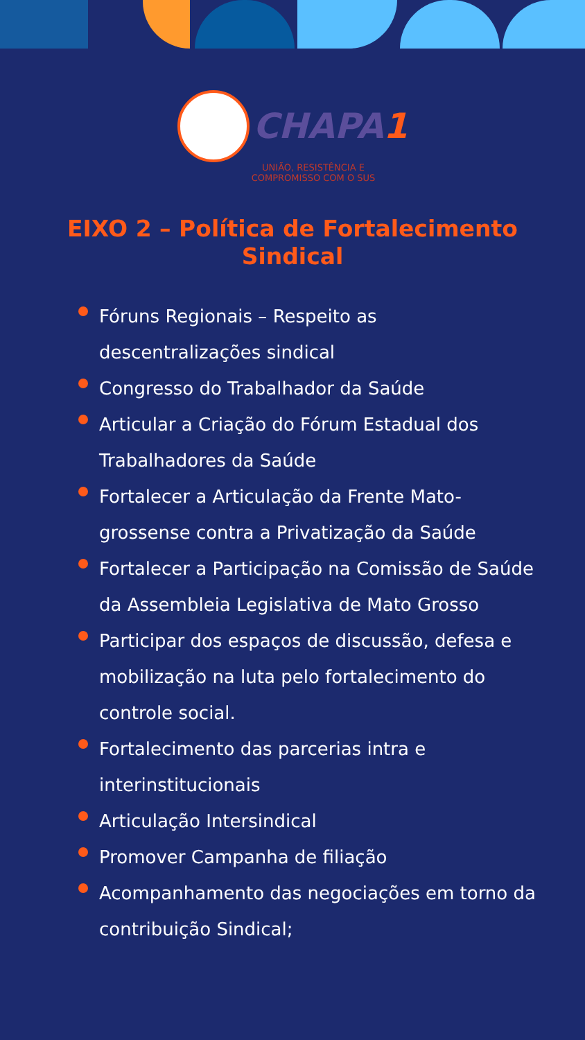CHAPA1
UNIÃO, RESISTÊNCIA E
COMPROMISSO COM O SUS
EIXO 2 – Política de Fortalecimento Sindical
Fóruns Regionais – Respeito as descentralizações sindical
Congresso do Trabalhador da Saúde
Articular a Criação do Fórum Estadual dos Trabalhadores da Saúde
Fortalecer a Articulação da Frente Mato-grossense contra a Privatização da Saúde
Fortalecer a Participação na Comissão de Saúde da Assembleia Legislativa de Mato Grosso
Participar dos espaços de discussão, defesa e mobilização na luta pelo fortalecimento do controle social.
Fortalecimento das parcerias intra e interinstitucionais
Articulação Intersindical
Promover Campanha de filiação
Acompanhamento das negociações em torno da contribuição Sindical;